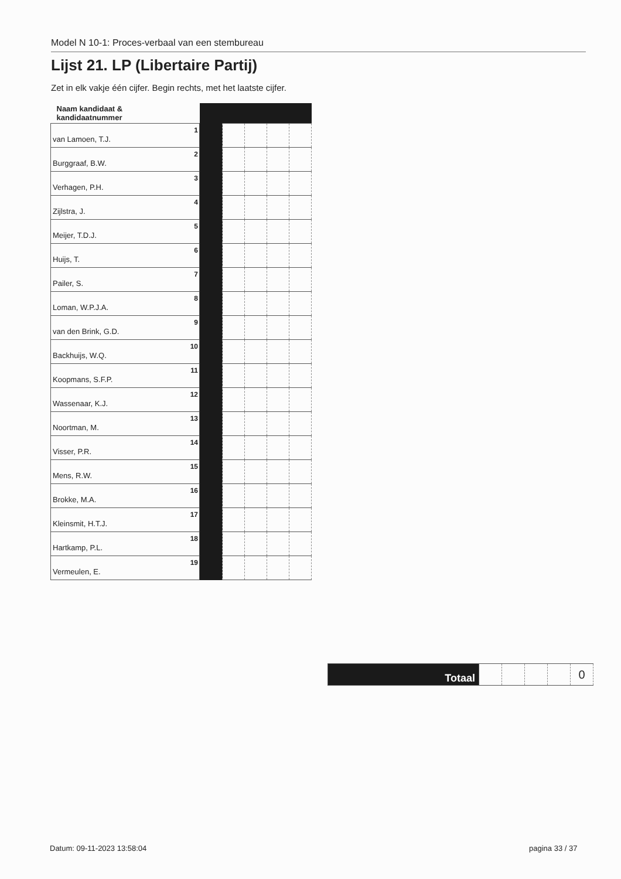Model N 10-1: Proces-verbaal van een stembureau
Lijst 21. LP (Libertaire Partij)
Zet in elk vakje één cijfer. Begin rechts, met het laatste cijfer.
| Naam kandidaat & kandidaatnummer | | | | | |
| van Lamoen, T.J. 1 | | | | | |
| Burggraaf, B.W. 2 | | | | | |
| Verhagen, P.H. 3 | | | | | |
| Zijlstra, J. 4 | | | | | |
| Meijer, T.D.J. 5 | | | | | |
| Huijs, T. 6 | | | | | |
| Pailer, S. 7 | | | | | |
| Loman, W.P.J.A. 8 | | | | | |
| van den Brink, G.D. 9 | | | | | |
| Backhuijs, W.Q. 10 | | | | | |
| Koopmans, S.F.P. 11 | | | | | |
| Wassenaar, K.J. 12 | | | | | |
| Noortman, M. 13 | | | | | |
| Visser, P.R. 14 | | | | | |
| Mens, R.W. 15 | | | | | |
| Brokke, M.A. 16 | | | | | |
| Kleinsmit, H.T.J. 17 | | | | | |
| Hartkamp, P.L. 18 | | | | | |
| Vermeulen, E. 19 | | | | | |
| Totaal | | | | | 0 |
Datum: 09-11-2023 13:58:04 pagina 33 / 37